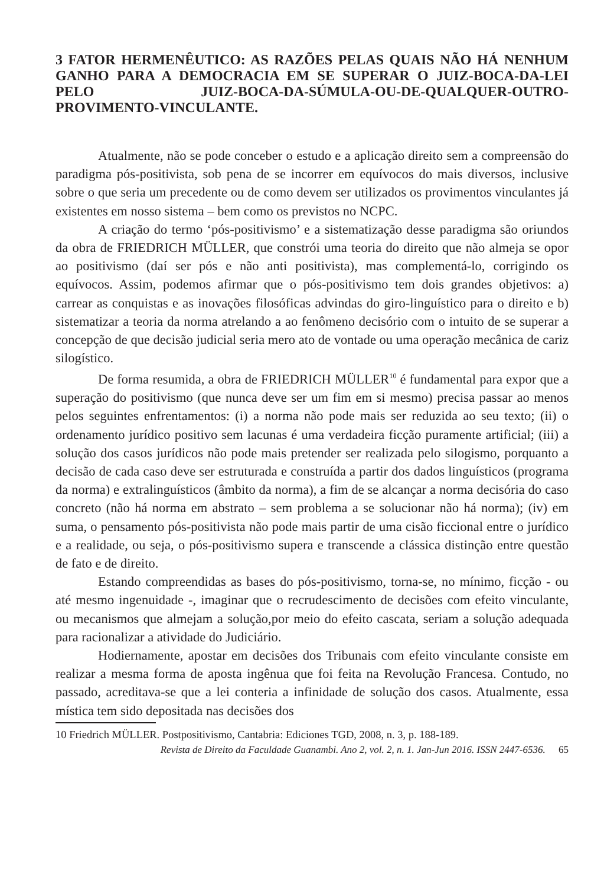3 FATOR HERMENÊUTICO: AS RAZÕES PELAS QUAIS NÃO HÁ NENHUM GANHO PARA A DEMOCRACIA EM SE SUPERAR O JUIZ-BOCA-DA-LEI PELO JUIZ-BOCA-DA-SÚMULA-OU-DE-QUALQUER-OUTRO-PROVIMENTO-VINCULANTE.
Atualmente, não se pode conceber o estudo e a aplicação direito sem a compreensão do paradigma pós-positivista, sob pena de se incorrer em equívocos do mais diversos, inclusive sobre o que seria um precedente ou de como devem ser utilizados os provimentos vinculantes já existentes em nosso sistema – bem como os previstos no NCPC.
A criação do termo ‘pós-positivismo’ e a sistematização desse paradigma são oriundos da obra de FRIEDRICH MÜLLER, que constrói uma teoria do direito que não almeja se opor ao positivismo (daí ser pós e não anti positivista), mas complementá-lo, corrigindo os equívocos. Assim, podemos afirmar que o pós-positivismo tem dois grandes objetivos: a) carrear as conquistas e as inovações filosóficas advindas do giro-linguístico para o direito e b) sistematizar a teoria da norma atrelando a ao fenômeno decisório com o intuito de se superar a concepção de que decisão judicial seria mero ato de vontade ou uma operação mecânica de cariz silogístico.
De forma resumida, a obra de FRIEDRICH MÜLLER<sup>10</sup> é fundamental para expor que a superação do positivismo (que nunca deve ser um fim em si mesmo) precisa passar ao menos pelos seguintes enfrentamentos: (i) a norma não pode mais ser reduzida ao seu texto; (ii) o ordenamento jurídico positivo sem lacunas é uma verdadeira ficção puramente artificial; (iii) a solução dos casos jurídicos não pode mais pretender ser realizada pelo silogismo, porquanto a decisão de cada caso deve ser estruturada e construída a partir dos dados linguísticos (programa da norma) e extralinguísticos (âmbito da norma), a fim de se alcançar a norma decisória do caso concreto (não há norma em abstrato – sem problema a se solucionar não há norma); (iv) em suma, o pensamento pós-positivista não pode mais partir de uma cisão ficcional entre o jurídico e a realidade, ou seja, o pós-positivismo supera e transcende a clássica distinção entre questão de fato e de direito.
Estando compreendidas as bases do pós-positivismo, torna-se, no mínimo, ficção - ou até mesmo ingenuidade -, imaginar que o recrudescimento de decisões com efeito vinculante, ou mecanismos que almejam a solução,por meio do efeito cascata, seriam a solução adequada para racionalizar a atividade do Judiciário.
Hodiernamente, apostar em decisões dos Tribunais com efeito vinculante consiste em realizar a mesma forma de aposta ingênua que foi feita na Revolução Francesa. Contudo, no passado, acreditava-se que a lei conteria a infinidade de solução dos casos. Atualmente, essa mística tem sido depositada nas decisões dos
10 Friedrich MÜLLER. Postpositivismo, Cantabria: Ediciones TGD, 2008, n. 3, p. 188-189.
Revista de Direito da Faculdade Guanambi. Ano 2, vol. 2, n. 1. Jan-Jun 2016. ISSN 2447-6536. 65